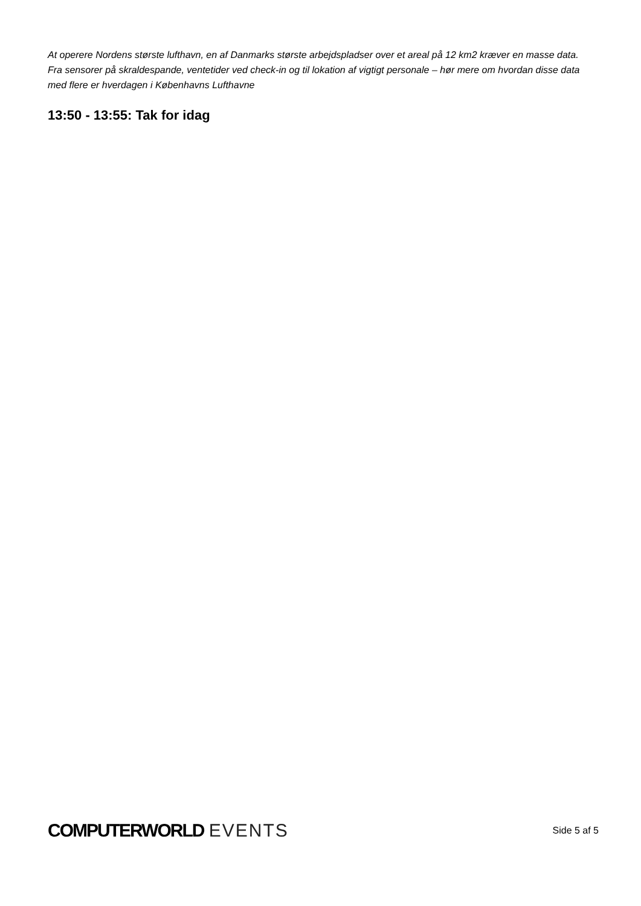At operere Nordens største lufthavn, en af Danmarks største arbejdspladser over et areal på 12 km2 kræver en masse data. Fra sensorer på skraldespande, ventetider ved check-in og til lokation af vigtigt personale – hør mere om hvordan disse data med flere er hverdagen i Københavns Lufthavne
13:50 - 13:55: Tak for idag
COMPUTERWORLD EVENTS
Side 5 af 5